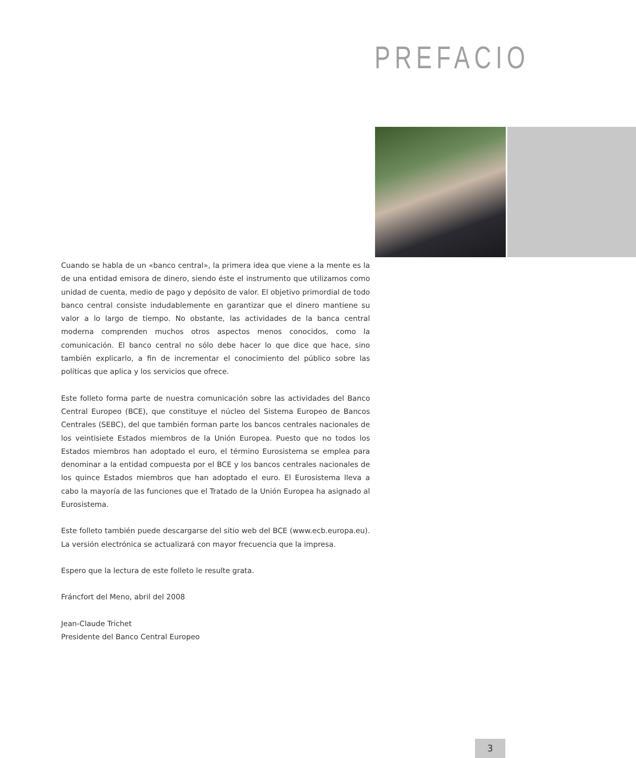PREFACIO
Cuando se habla de un «banco central», la primera idea que viene a la mente es la de una entidad emisora de dinero, siendo éste el instrumento que utilizamos como unidad de cuenta, medio de pago y depósito de valor. El objetivo primordial de todo banco central consiste indudablemente en garantizar que el dinero mantiene su valor a lo largo de tiempo. No obstante, las actividades de la banca central moderna comprenden muchos otros aspectos menos conocidos, como la comunicación. El banco central no sólo debe hacer lo que dice que hace, sino también explicarlo, a fin de incrementar el conocimiento del público sobre las políticas que aplica y los servicios que ofrece.
Este folleto forma parte de nuestra comunicación sobre las actividades del Banco Central Europeo (BCE), que constituye el núcleo del Sistema Europeo de Bancos Centrales (SEBC), del que también forman parte los bancos centrales nacionales de los veintisiete Estados miembros de la Unión Europea. Puesto que no todos los Estados miembros han adoptado el euro, el término Eurosistema se emplea para denominar a la entidad compuesta por el BCE y los bancos centrales nacionales de los quince Estados miembros que han adoptado el euro. El Eurosistema lleva a cabo la mayoría de las funciones que el Tratado de la Unión Europea ha asignado al Eurosistema.
Este folleto también puede descargarse del sitio web del BCE (www.ecb.europa.eu). La versión electrónica se actualizará con mayor frecuencia que la impresa.
Espero que la lectura de este folleto le resulte grata.
Fráncfort del Meno, abril del 2008
Jean-Claude Trichet
Presidente del Banco Central Europeo
3